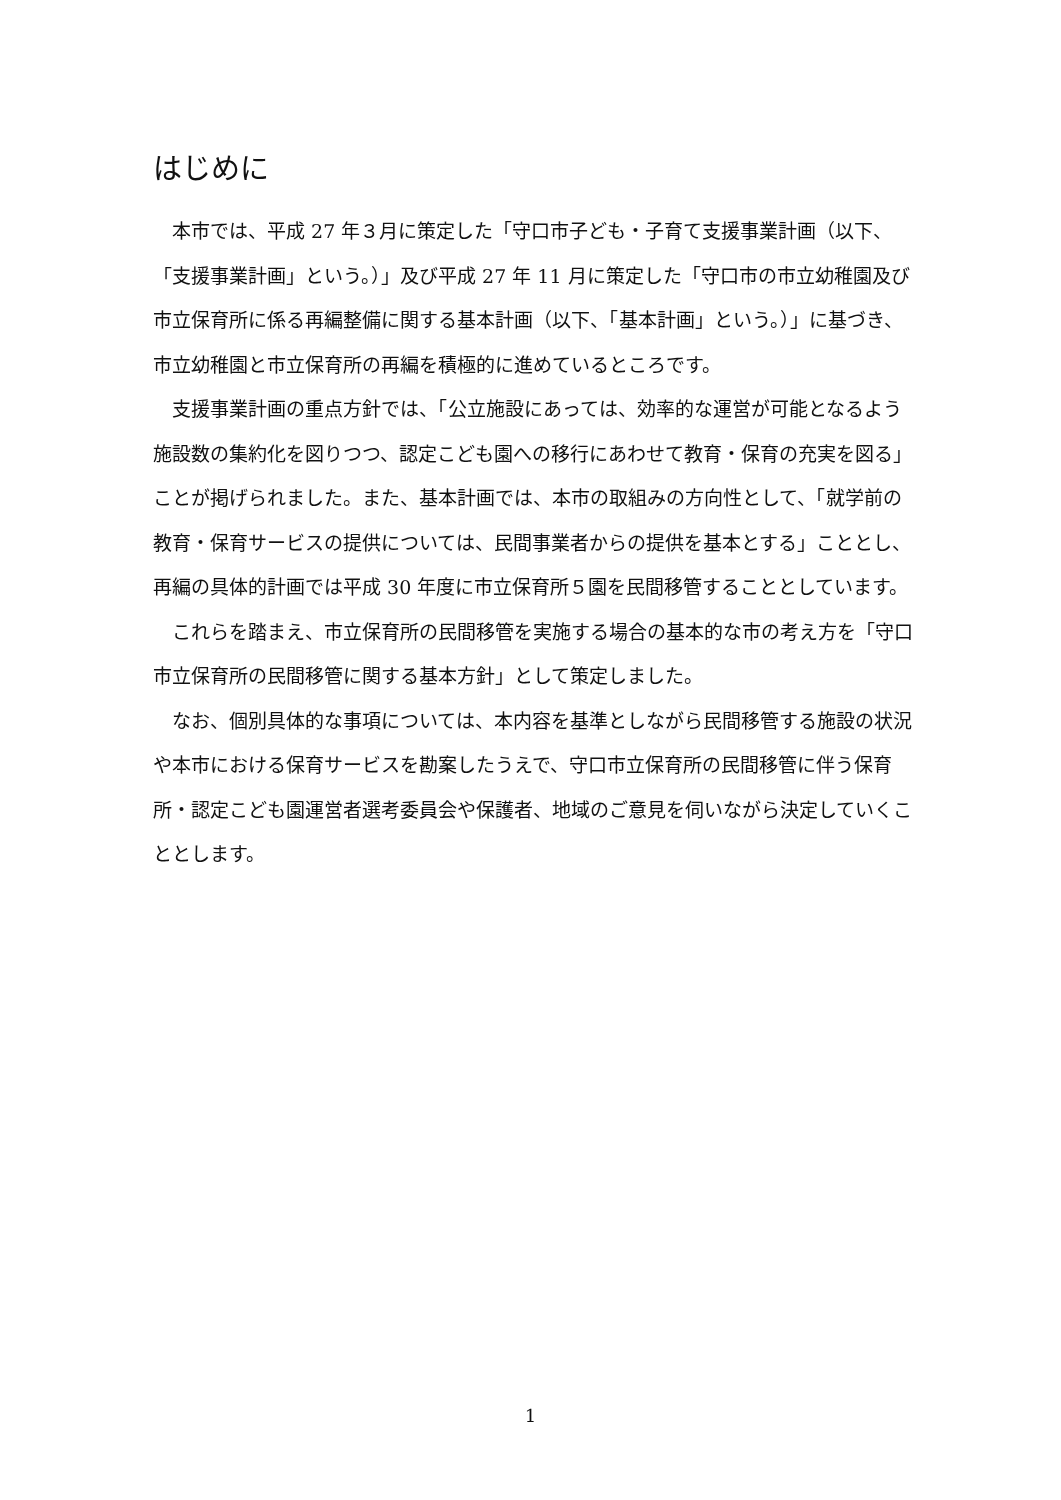はじめに
本市では、平成 27 年３月に策定した「守口市子ども・子育て支援事業計画（以下、「支援事業計画」という。）」及び平成 27 年 11 月に策定した「守口市の市立幼稚園及び市立保育所に係る再編整備に関する基本計画（以下、「基本計画」という。）」に基づき、市立幼稚園と市立保育所の再編を積極的に進めているところです。
支援事業計画の重点方針では、「公立施設にあっては、効率的な運営が可能となるよう施設数の集約化を図りつつ、認定こども園への移行にあわせて教育・保育の充実を図る」ことが掲げられました。また、基本計画では、本市の取組みの方向性として、「就学前の教育・保育サービスの提供については、民間事業者からの提供を基本とする」こととし、再編の具体的計画では平成 30 年度に市立保育所５園を民間移管することとしています。
これらを踏まえ、市立保育所の民間移管を実施する場合の基本的な市の考え方を「守口市立保育所の民間移管に関する基本方針」として策定しました。
なお、個別具体的な事項については、本内容を基準としながら民間移管する施設の状況や本市における保育サービスを勘案したうえで、守口市立保育所の民間移管に伴う保育所・認定こども園運営者選考委員会や保護者、地域のご意見を伺いながら決定していくこととします。
1